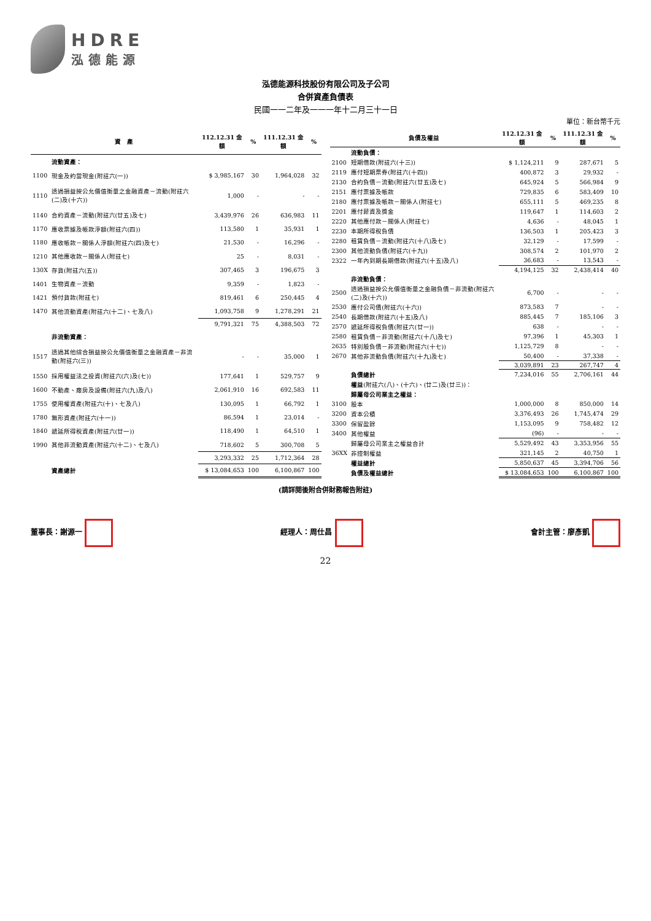HDRE
泓德能源
泓德能源科技股份有限公司及子公司
合併資產負債表
民國一一二年及一一一年十二月三十一日
單位：新台幣千元
| | 資 產 | 112.12.31 金額 | % | 111.12.31 金額 | % |
| --- | --- | --- | --- | --- | --- |
| | 流動資產： | | | | |
| 1100 | 現金及約當現金(附註六(一)) | $ 3,985,167 | 30 | 1,964,028 | 32 |
| 1110 | 透過損益按公允價值衡量之金融資產－流動(附註六(二)及(十六)) | 1,000 | - | - | - |
| 1140 | 合約資產－流動(附註六(廿五)及七) | 3,439,976 | 26 | 636,983 | 11 |
| 1170 | 應收票據及帳款淨額(附註六(四)) | 113,580 | 1 | 35,931 | 1 |
| 1180 | 應收帳款－關係人淨額(附註六(四)及七) | 21,530 | - | 16,296 | - |
| 1210 | 其他應收款－關係人(附註七) | 25 | - | 8,031 | - |
| 130X | 存貨(附註六(五)) | 307,465 | 3 | 196,675 | 3 |
| 1401 | 生物資產－流動 | 9,359 | - | 1,823 | - |
| 1421 | 預付貨款(附註七) | 819,461 | 6 | 250,445 | 4 |
| 1470 | 其他流動資產(附註六(十二)、七及八) | 1,093,758 | 9 | 1,278,291 | 21 |
| | | 9,791,321 | 75 | 4,388,503 | 72 |
| | 非流動資產： | | | | |
| 1517 | 透過其他綜合損益按公允價值衡量之金融資產－非流動(附註六(三)) | - | - | 35,000 | 1 |
| 1550 | 採用權益法之投資(附註六(六)及(七)) | 177,641 | 1 | 529,757 | 9 |
| 1600 | 不動產、廠房及設備(附註六(九)及八) | 2,061,910 | 16 | 692,583 | 11 |
| 1755 | 使用權資產(附註六(十)、七及八) | 130,095 | 1 | 66,792 | 1 |
| 1780 | 無形資產(附註六(十一)) | 86,594 | 1 | 23,014 | - |
| 1840 | 遞延所得稅資產(附註六(廿一)) | 118,490 | 1 | 64,510 | 1 |
| 1990 | 其他非流動資產(附註六(十二)、七及八) | 718,602 | 5 | 300,708 | 5 |
| | | 3,293,332 | 25 | 1,712,364 | 28 |
| | 資產總計 | $ 13,084,653 | 100 | 6,100,867 | 100 |
| | 負債及權益 | 112.12.31 金額 | % | 111.12.31 金額 | % |
| --- | --- | --- | --- | --- | --- |
| | 流動負債： | | | | |
| 2100 | 短期借款(附註六(十三)) | $ 1,124,211 | 9 | 287,671 | 5 |
| 2119 | 應付短期票券(附註六(十四)) | 400,872 | 3 | 29,932 | - |
| 2130 | 合約負債－流動(附註六(廿五)及七) | 645,924 | 5 | 566,984 | 9 |
| 2151 | 應付票據及帳款 | 729,835 | 6 | 583,409 | 10 |
| 2180 | 應付票據及帳款－關係人(附註七) | 655,111 | 5 | 469,235 | 8 |
| 2201 | 應付薪資及獎金 | 119,647 | 1 | 114,603 | 2 |
| 2220 | 其他應付款－關係人(附註七) | 4,636 | - | 48,045 | 1 |
| 2230 | 本期所得稅負債 | 136,503 | 1 | 205,423 | 3 |
| 2280 | 租賃負債－流動(附註六(十八)及七) | 32,129 | - | 17,599 | - |
| 2300 | 其他流動負債(附註六(十九)) | 308,574 | 2 | 101,970 | 2 |
| 2322 | 一年內到期長期借款(附註六(十五)及八) | 36,683 | - | 13,543 | - |
| | | 4,194,125 | 32 | 2,438,414 | 40 |
| | 非流動負債： | | | | |
| 2500 | 透過損益按公允價值衡量之金融負債－非流動(附註六(二)及(十六)) | 6,700 | - | - | - |
| 2530 | 應付公司債(附註六(十六)) | 873,583 | 7 | - | - |
| 2540 | 長期借款(附註六(十五)及八) | 885,445 | 7 | 185,106 | 3 |
| 2570 | 遞延所得稅負債(附註六(廿一)) | 638 | - | - | - |
| 2580 | 租賃負債－非流動(附註六(十八)及七) | 97,396 | 1 | 45,303 | 1 |
| 2635 | 特別股負債－非流動(附註六(十七)) | 1,125,729 | 8 | - | - |
| 2670 | 其他非流動負債(附註六(十九)及七) | 50,400 | - | 37,338 | - |
| | | 3,039,891 | 23 | 267,747 | 4 |
| | 負債總計 | 7,234,016 | 55 | 2,706,161 | 44 |
| | 權益 (附註六(八)、(十六)、(廿二)及(廿三))： | | | | |
| | 歸屬母公司業主之權益： | | | | |
| 3100 | 股本 | 1,000,000 | 8 | 850,000 | 14 |
| 3200 | 資本公積 | 3,376,493 | 26 | 1,745,474 | 29 |
| 3300 | 保留盈餘 | 1,153,095 | 9 | 758,482 | 12 |
| 3400 | 其他權益 | (96) | - | - | - |
| | 歸屬母公司業主之權益合計 | 5,529,492 | 43 | 3,353,956 | 55 |
| 36XX | 非控制權益 | 321,145 | 2 | 40,750 | 1 |
| | 權益總計 | 5,850,637 | 45 | 3,394,706 | 56 |
| | 負債及權益總計 | $ 13,084,653 | 100 | 6,100,867 | 100 |
(請詳閱後附合併財務報告附註)
董事長：謝源一 經理人：周仕昌 會計主管：廖彥凱
22